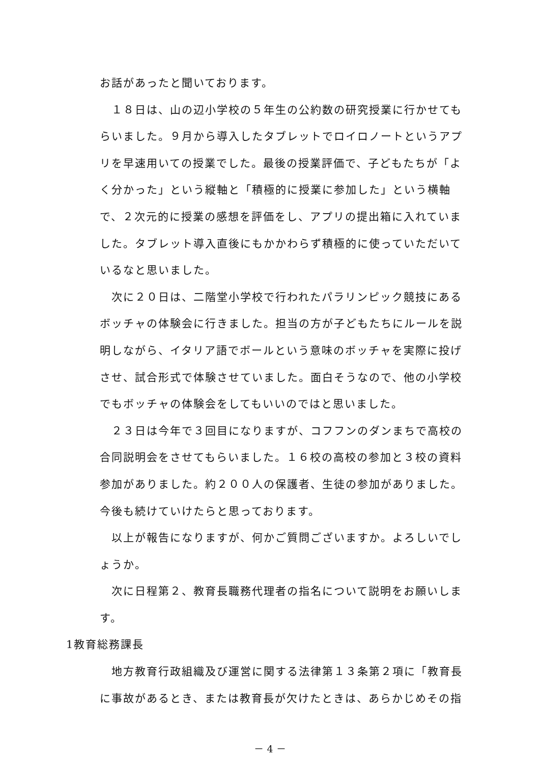お話があったと聞いております。
　１８日は、山の辺小学校の５年生の公約数の研究授業に行かせてもらいました。９月から導入したタブレットでロイロノートというアプリを早速用いての授業でした。最後の授業評価で、子どもたちが「よく分かった」という縦軸と「積極的に授業に参加した」という横軸で、２次元的に授業の感想を評価をし、アプリの提出箱に入れていました。タブレット導入直後にもかかわらず積極的に使っていただいているなと思いました。
　次に２０日は、二階堂小学校で行われたパラリンピック競技にあるボッチャの体験会に行きました。担当の方が子どもたちにルールを説明しながら、イタリア語でボールという意味のボッチャを実際に投げさせ、試合形式で体験させていました。面白そうなので、他の小学校でもボッチャの体験会をしてもいいのではと思いました。
　２３日は今年で３回目になりますが、コフフンのダンまちで高校の合同説明会をさせてもらいました。１６校の高校の参加と３校の資料参加がありました。約２００人の保護者、生徒の参加がありました。今後も続けていけたらと思っております。
　以上が報告になりますが、何かご質問ございますか。よろしいでしょうか。
　次に日程第２、教育長職務代理者の指名について説明をお願いします。
1教育総務課長
　地方教育行政組織及び運営に関する法律第１３条第２項に「教育長に事故があるとき、または教育長が欠けたときは、あらかじめその指
－ 4 －